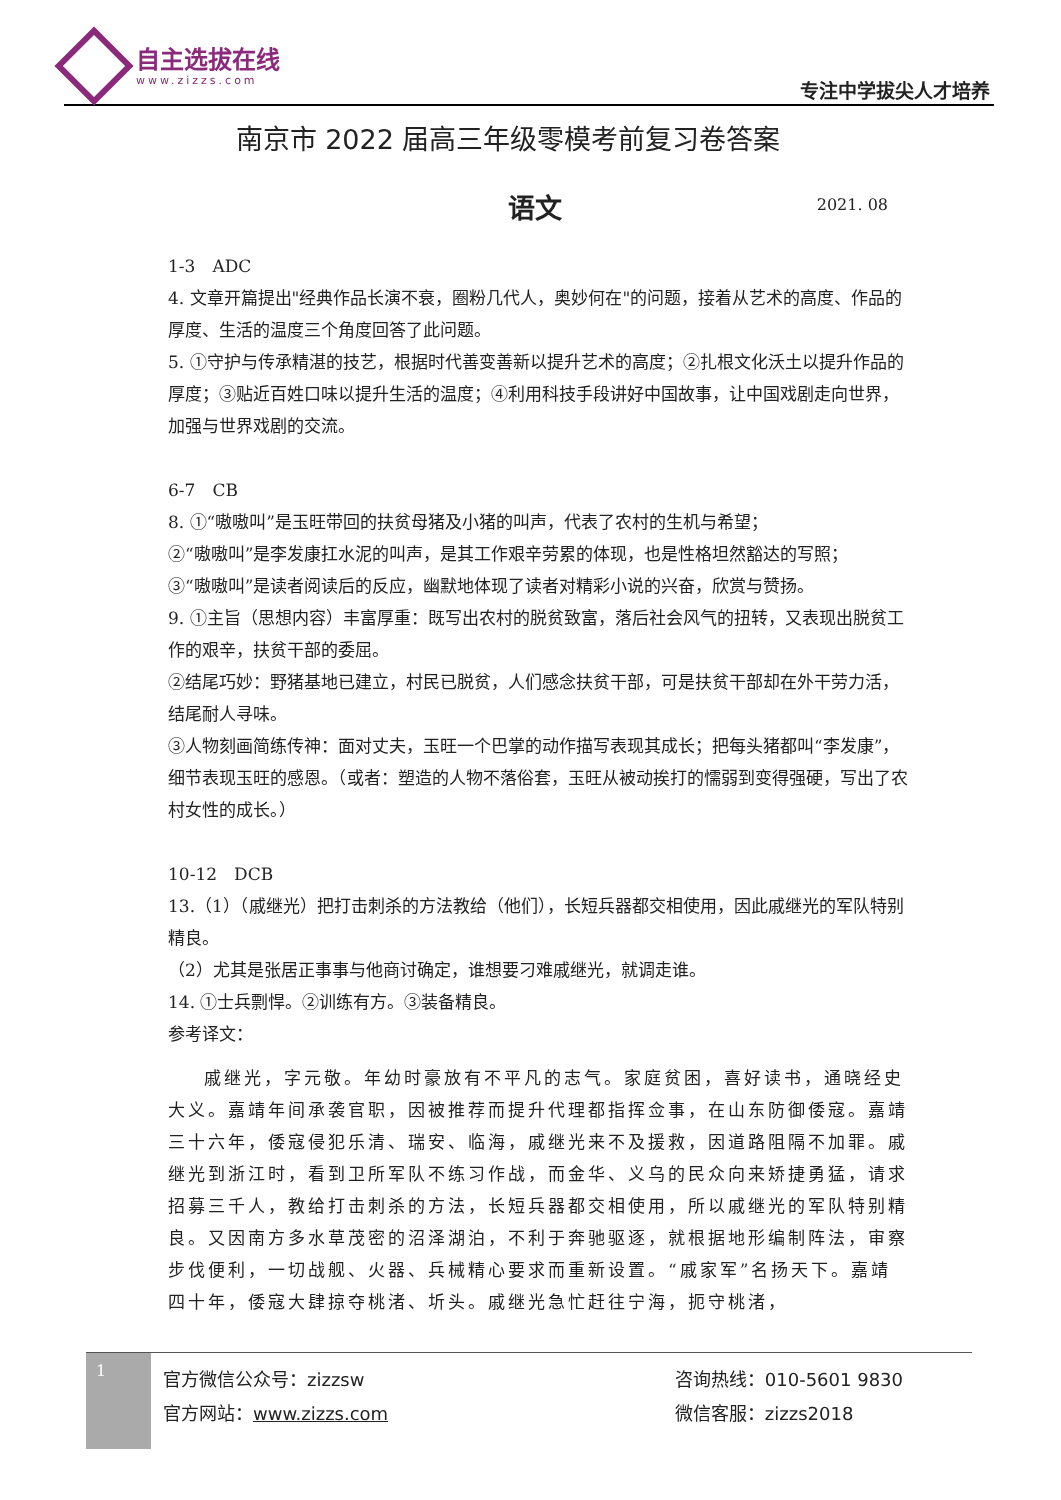自主选拔在线
www.zizzs.com 专注中学拔尖人才培养
南京市 2022 届高三年级零模考前复习卷答案
语文 2021. 08
1-3　ADC
4. 文章开篇提出"经典作品长演不衰，圈粉几代人，奥妙何在"的问题，接着从艺术的高度、作品的厚度、生活的温度三个角度回答了此问题。
5. ①守护与传承精湛的技艺，根据时代善变善新以提升艺术的高度；②扎根文化沃土以提升作品的厚度；③贴近百姓口味以提升生活的温度；④利用科技手段讲好中国故事，让中国戏剧走向世界，加强与世界戏剧的交流。
6-7　CB
8. ①“嗷嗷叫”是玉旺带回的扶贫母猪及小猪的叫声，代表了农村的生机与希望；
②“嗷嗷叫”是李发康扛水泥的叫声，是其工作艰辛劳累的体现，也是性格坦然豁达的写照；
③“嗷嗷叫”是读者阅读后的反应，幽默地体现了读者对精彩小说的兴奋，欣赏与赞扬。
9. ①主旨（思想内容）丰富厚重：既写出农村的脱贫致富，落后社会风气的扭转，又表现出脱贫工作的艰辛，扶贫干部的委屈。
②结尾巧妙：野猪基地已建立，村民已脱贫，人们感念扶贫干部，可是扶贫干部却在外干劳力活，结尾耐人寻味。
③人物刻画简练传神：面对丈夫，玉旺一个巴掌的动作描写表现其成长；把每头猪都叫“李发康”，细节表现玉旺的感恩。（或者：塑造的人物不落俗套，玉旺从被动挨打的懦弱到变得强硬，写出了农村女性的成长。）
10-12　DCB
13.（1）（戚继光）把打击刺杀的方法教给（他们），长短兵器都交相使用，因此戚继光的军队特别精良。
（2）尤其是张居正事事与他商讨确定，谁想要刁难戚继光，就调走谁。
14. ①士兵剽悍。②训练有方。③装备精良。
参考译文：
戚继光，字元敬。年幼时豪放有不平凡的志气。家庭贫困，喜好读书，通晓经史大义。嘉靖年间承袭官职，因被推荐而提升代理都指挥佥事，在山东防御倭寇。嘉靖三十六年，倭寇侵犯乐清、瑞安、临海，戚继光来不及援救，因道路阻隔不加罪。戚继光到浙江时，看到卫所军队不练习作战，而金华、义乌的民众向来矫捷勇猛，请求招募三千人，教给打击刺杀的方法，长短兵器都交相使用，所以戚继光的军队特别精良。又因南方多水草茂密的沼泽湖泊，不利于奔驰驱逐，就根据地形编制阵法，审察步伐便利，一切战舰、火器、兵械精心要求而重新设置。“戚家军”名扬天下。嘉靖四十年，倭寇大肆掠夺桃渚、圻头。戚继光急忙赶往宁海，扼守桃渚，
1
官方微信公众号：zizzsw
官方网站：www.zizzs.com
咨询热线：010-5601 9830
微信客服：zizzs2018